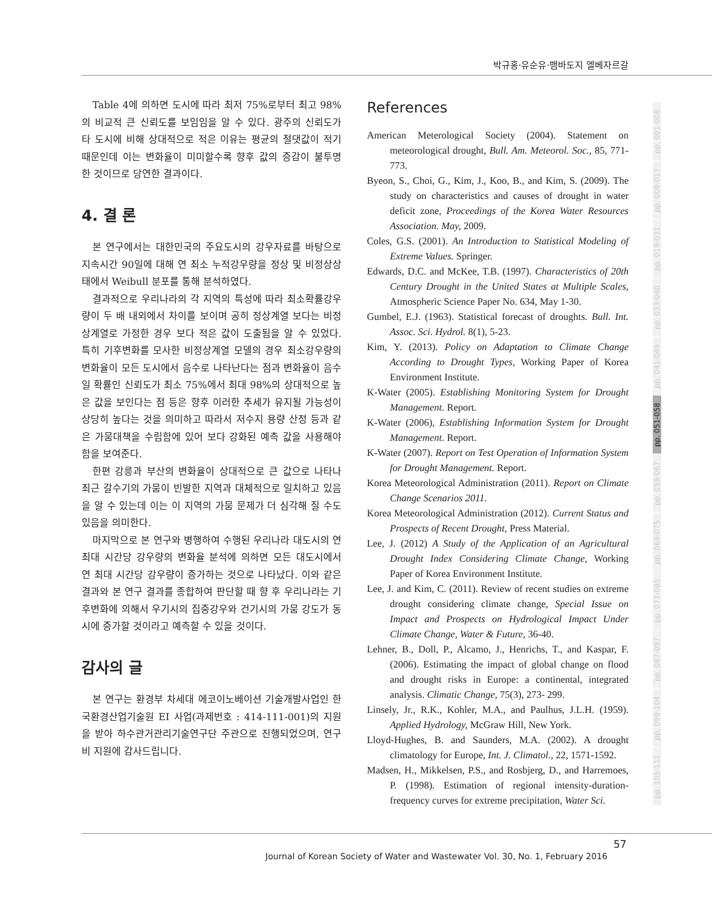박규홍·유순유·뱀바도지 엘베자르갈
Table 4에 의하면 도시에 따라 최저 75%로부터 최고 98%의 비교적 큰 신뢰도를 보임임을 알 수 있다. 광주의 신뢰도가 타 도시에 비해 상대적으로 적은 이유는 평균의 절댓값이 적기 때문인데 이는 변화율이 미미할수록 향후 값의 증감이 불투명 한 것이므로 당연한 결과이다.
4. 결 론
본 연구에서는 대한민국의 주요도시의 강우자료를 바탕으로 지속시간 90일에 대해 연 최소 누적강우량을 정상 및 비정상상태에서 Weibull 분포를 통해 분석하였다.
결과적으로 우리나라의 각 지역의 특성에 따라 최소확률강우량이 두 배 내외에서 차이를 보이며 공히 정상계열 보다는 비정상계열로 가정한 경우 보다 적은 값이 도출됨을 알 수 있었다. 특히 기후변화를 모사한 비정상계열 모델의 경우 최소강우량의 변화율이 모든 도시에서 음수로 나타난다는 점과 변화율이 음수일 확률인 신뢰도가 최소 75%에서 최대 98%의 상대적으로 높은 값을 보인다는 점 등은 향후 이러한 추세가 유지될 가능성이 상당히 높다는 것을 의미하고 따라서 저수지 용량 산정 등과 같은 가뭄대책을 수립함에 있어 보다 강화된 예측 값을 사용해야 함을 보여준다.
한편 강릉과 부산의 변화율이 상대적으로 큰 값으로 나타나 최근 갈수기의 가뭄이 빈발한 지역과 대체적으로 일치하고 있음을 알 수 있는데 이는 이 지역의 가뭄 문제가 더 심각해 질 수도 있음을 의미한다.
마지막으로 본 연구와 병행하여 수행된 우리나라 대도시의 연 최대 시간당 강우량의 변화율 분석에 의하면 모든 대도시에서 연 최대 시간당 강우량이 증가하는 것으로 나타났다. 이와 같은 결과와 본 연구 결과를 종합하여 판단할 때 향 후 우리나라는 기후변화에 의해서 우기시의 집중강우와 건기시의 가뭄 강도가 동시에 증가할 것이라고 예측할 수 있을 것이다.
감사의 글
본 연구는 환경부 차세대 에코이노베이션 기술개발사업인 한국환경산업기술원 EI 사업(과제번호 : 414-111-001)의 지원을 받아 하수관거관리기술연구단 주관으로 진행되었으며, 연구비 지원에 감사드립니다.
References
American Meterological Society (2004). Statement on meteorological drought, Bull. Am. Meteorol. Soc., 85, 771-773.
Byeon, S., Choi, G., Kim, J., Koo, B., and Kim, S. (2009). The study on characteristics and causes of drought in water deficit zone, Proceedings of the Korea Water Resources Association. May, 2009.
Coles, G.S. (2001). An Introduction to Statistical Modeling of Extreme Values. Springer.
Edwards, D.C. and McKee, T.B. (1997). Characteristics of 20th Century Drought in the United States at Multiple Scales, Atmospheric Science Paper No. 634, May 1-30.
Gumbel, E.J. (1963). Statistical forecast of droughts. Bull. Int. Assoc. Sci. Hydrol. 8(1), 5-23.
Kim, Y. (2013). Policy on Adaptation to Climate Change According to Drought Types, Working Paper of Korea Environment Institute.
K-Water (2005). Establishing Monitoring System for Drought Management. Report.
K-Water (2006), Establishing Information System for Drought Management. Report.
K-Water (2007). Report on Test Operation of Information System for Drought Management. Report.
Korea Meteorological Administration (2011). Report on Climate Change Scenarios 2011.
Korea Meteorological Administration (2012). Current Status and Prospects of Recent Drought, Press Material.
Lee, J. (2012) A Study of the Application of an Agricultural Drought Index Considering Climate Change, Working Paper of Korea Environment Institute.
Lee, J. and Kim, C. (2011). Review of recent studies on extreme drought considering climate change, Special Issue on Impact and Prospects on Hydrological Impact Under Climate Change, Water & Future, 36-40.
Lehner, B., Doll, P., Alcamo, J., Henrichs, T., and Kaspar, F. (2006). Estimating the impact of global change on flood and drought risks in Europe: a continental, integrated analysis. Climatic Change, 75(3), 273- 299.
Linsely, Jr., R.K., Kohler, M.A., and Paulhus, J.L.H. (1959). Applied Hydrology, McGraw Hill, New York.
Lloyd-Hughes, B. and Saunders, M.A. (2002). A drought climatology for Europe, Int. J. Climatol., 22, 1571-1592.
Madsen, H., Mikkelsen, P.S., and Rosbjerg, D., and Harremoes, P. (1998). Estimation of regional intensity-duration-frequency curves for extreme precipitation, Water Sci.
pp. 001-008
pp. 009-017
pp. 019-031
pp. 033-040
pp. 041-049
pp. 051-058
pp. 059-067
pp. 069-075
pp. 077-085
pp. 087-097
pp. 099-104
pp. 105-111
57
Journal of Korean Society of Water and Wastewater Vol. 30, No. 1, February 2016